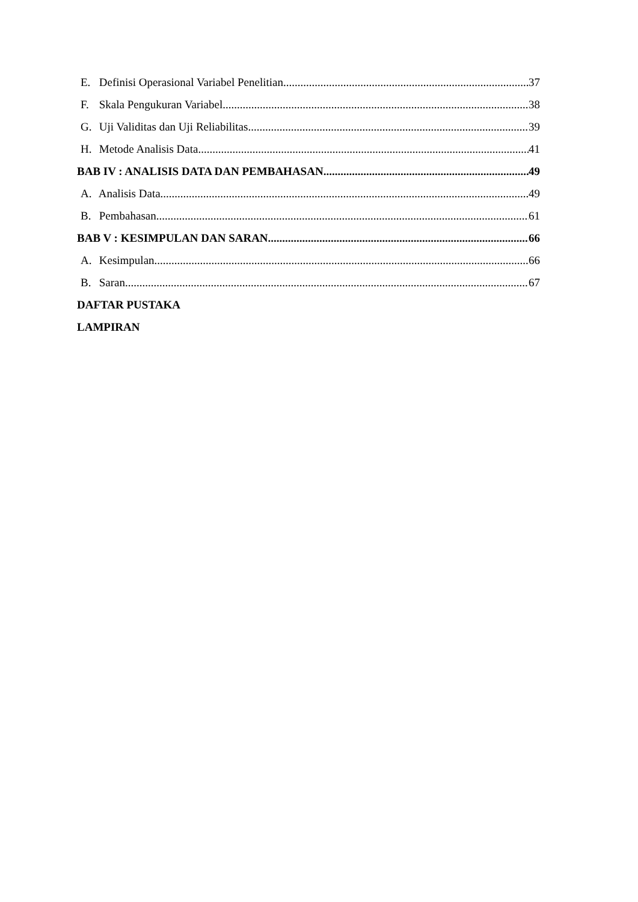E. Definisi Operasional Variabel Penelitian 37
F. Skala Pengukuran Variabel 38
G. Uji Validitas dan Uji Reliabilitas 39
H. Metode Analisis Data 41
BAB IV : ANALISIS DATA DAN PEMBAHASAN 49
A. Analisis Data 49
B. Pembahasan 61
BAB V : KESIMPULAN DAN SARAN 66
A. Kesimpulan 66
B. Saran 67
DAFTAR PUSTAKA
LAMPIRAN